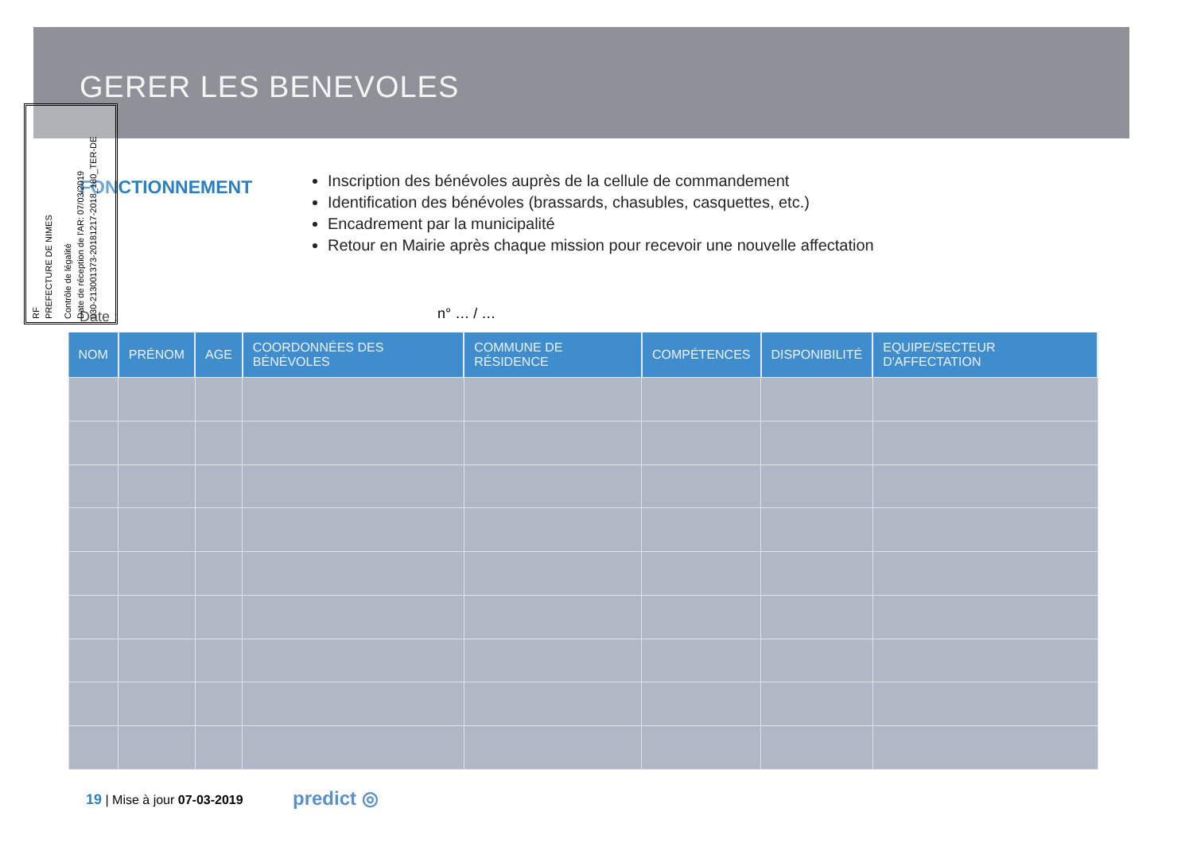GERER LES BENEVOLES
FONCTIONNEMENT
Inscription des bénévoles auprès de la cellule de commandement
Identification des bénévoles (brassards, chasubles, casquettes, etc.)
Encadrement par la municipalité
Retour en Mairie après chaque mission pour recevoir une nouvelle affectation
Date : n° … / …
RF
PREFECTURE DE NIMES
Contrôle de légalité
Date de réception de l'AR: 07/03/2019
030-213001373-20181217-2018_180_TER-DE
| NOM | PRÉNOM | AGE | COORDONNÉES DES BÉNÉVOLES | COMMUNE DE RÉSIDENCE | COMPÉTENCES | DISPONIBILITÉ | EQUIPE/SECTEUR D'AFFECTATION |
| --- | --- | --- | --- | --- | --- | --- | --- |
19 | Mise à jour 07-03-2019 predict ◎